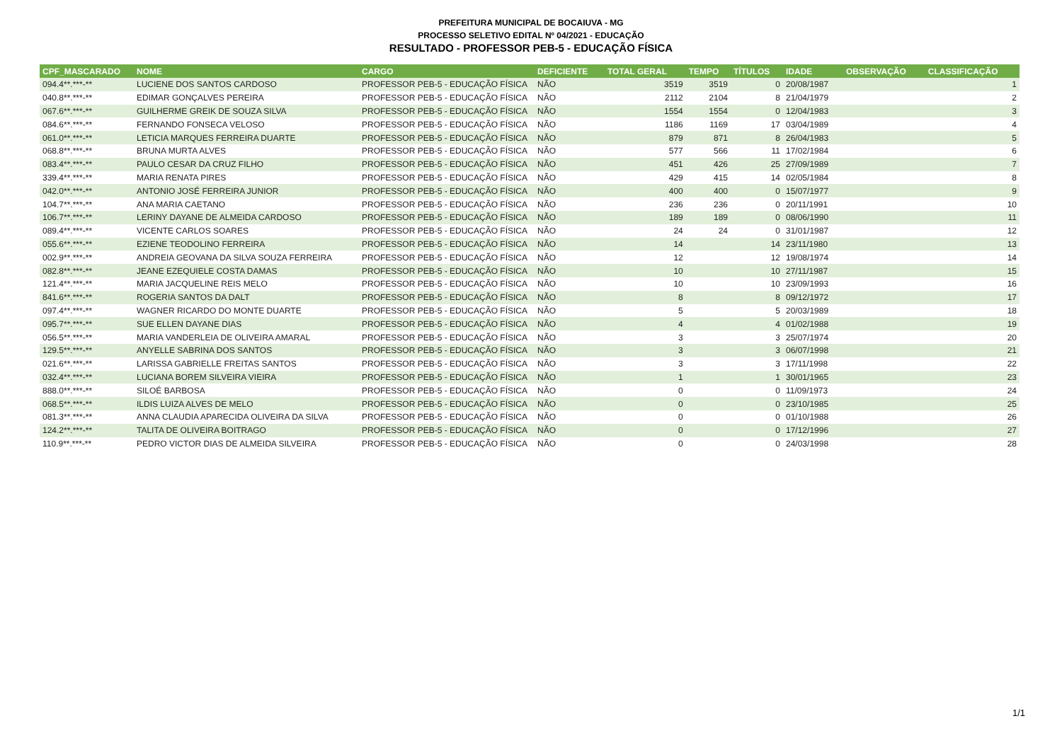PREFEITURA MUNICIPAL DE BOCAIUVA - MG
PROCESSO SELETIVO EDITAL Nº 04/2021 - EDUCAÇÃO
RESULTADO - PROFESSOR PEB-5 - EDUCAÇÃO FÍSICA
| CPF_MASCARADO | NOME | CARGO | DEFICIENTE | TOTAL GERAL | TEMPO | TÍTULOS | IDADE | OBSERVAÇÃO | CLASSIFICAÇÃO |
| --- | --- | --- | --- | --- | --- | --- | --- | --- | --- |
| 094.4**.***-** | LUCIENE DOS SANTOS CARDOSO | PROFESSOR PEB-5 - EDUCAÇÃO FÍSICA | NÃO | 3519 | 3519 | 0 | 20/08/1987 | | 1 |
| 040.8**.***-** | EDIMAR GONÇALVES PEREIRA | PROFESSOR PEB-5 - EDUCAÇÃO FÍSICA | NÃO | 2112 | 2104 | 8 | 21/04/1979 | | 2 |
| 067.6**.***-** | GUILHERME GREIK DE SOUZA SILVA | PROFESSOR PEB-5 - EDUCAÇÃO FÍSICA | NÃO | 1554 | 1554 | 0 | 12/04/1983 | | 3 |
| 084.6**.***-** | FERNANDO FONSECA VELOSO | PROFESSOR PEB-5 - EDUCAÇÃO FÍSICA | NÃO | 1186 | 1169 | 17 | 03/04/1989 | | 4 |
| 061.0**.***-** | LETICIA MARQUES FERREIRA DUARTE | PROFESSOR PEB-5 - EDUCAÇÃO FÍSICA | NÃO | 879 | 871 | 8 | 26/04/1983 | | 5 |
| 068.8**.***-** | BRUNA MURTA ALVES | PROFESSOR PEB-5 - EDUCAÇÃO FÍSICA | NÃO | 577 | 566 | 11 | 17/02/1984 | | 6 |
| 083.4**.***-** | PAULO CESAR DA CRUZ FILHO | PROFESSOR PEB-5 - EDUCAÇÃO FÍSICA | NÃO | 451 | 426 | 25 | 27/09/1989 | | 7 |
| 339.4**.***-** | MARIA RENATA PIRES | PROFESSOR PEB-5 - EDUCAÇÃO FÍSICA | NÃO | 429 | 415 | 14 | 02/05/1984 | | 8 |
| 042.0**.***-** | ANTONIO JOSÉ FERREIRA JUNIOR | PROFESSOR PEB-5 - EDUCAÇÃO FÍSICA | NÃO | 400 | 400 | 0 | 15/07/1977 | | 9 |
| 104.7**.***-** | ANA MARIA CAETANO | PROFESSOR PEB-5 - EDUCAÇÃO FÍSICA | NÃO | 236 | 236 | 0 | 20/11/1991 | | 10 |
| 106.7**.***-** | LERINY DAYANE DE ALMEIDA CARDOSO | PROFESSOR PEB-5 - EDUCAÇÃO FÍSICA | NÃO | 189 | 189 | 0 | 08/06/1990 | | 11 |
| 089.4**.***-** | VICENTE CARLOS SOARES | PROFESSOR PEB-5 - EDUCAÇÃO FÍSICA | NÃO | 24 | 24 | 0 | 31/01/1987 | | 12 |
| 055.6**.***-** | EZIENE TEODOLINO FERREIRA | PROFESSOR PEB-5 - EDUCAÇÃO FÍSICA | NÃO | 14 | | 14 | 23/11/1980 | | 13 |
| 002.9**.***-** | ANDREIA GEOVANA DA SILVA SOUZA FERREIRA | PROFESSOR PEB-5 - EDUCAÇÃO FÍSICA | NÃO | 12 | | 12 | 19/08/1974 | | 14 |
| 082.8**.***-** | JEANE EZEQUIELE COSTA DAMAS | PROFESSOR PEB-5 - EDUCAÇÃO FÍSICA | NÃO | 10 | | 10 | 27/11/1987 | | 15 |
| 121.4**.***-** | MARIA JACQUELINE REIS MELO | PROFESSOR PEB-5 - EDUCAÇÃO FÍSICA | NÃO | 10 | | 10 | 23/09/1993 | | 16 |
| 841.6**.***-** | ROGERIA SANTOS DA DALT | PROFESSOR PEB-5 - EDUCAÇÃO FÍSICA | NÃO | 8 | | 8 | 09/12/1972 | | 17 |
| 097.4**.***-** | WAGNER RICARDO DO MONTE DUARTE | PROFESSOR PEB-5 - EDUCAÇÃO FÍSICA | NÃO | 5 | | 5 | 20/03/1989 | | 18 |
| 095.7**.***-** | SUE ELLEN DAYANE DIAS | PROFESSOR PEB-5 - EDUCAÇÃO FÍSICA | NÃO | 4 | | 4 | 01/02/1988 | | 19 |
| 056.5**.***-** | MARIA VANDERLEIA DE OLIVEIRA AMARAL | PROFESSOR PEB-5 - EDUCAÇÃO FÍSICA | NÃO | 3 | | 3 | 25/07/1974 | | 20 |
| 129.5**.***-** | ANYELLE SABRINA DOS SANTOS | PROFESSOR PEB-5 - EDUCAÇÃO FÍSICA | NÃO | 3 | | 3 | 06/07/1998 | | 21 |
| 021.6**.***-** | LARISSA GABRIELLE FREITAS SANTOS | PROFESSOR PEB-5 - EDUCAÇÃO FÍSICA | NÃO | 3 | | 3 | 17/11/1998 | | 22 |
| 032.4**.***-** | LUCIANA BOREM SILVEIRA VIEIRA | PROFESSOR PEB-5 - EDUCAÇÃO FÍSICA | NÃO | 1 | | 1 | 30/01/1965 | | 23 |
| 888.0**.***-** | SILOÉ BARBOSA | PROFESSOR PEB-5 - EDUCAÇÃO FÍSICA | NÃO | 0 | | 0 | 11/09/1973 | | 24 |
| 068.5**.***-** | ILDIS LUIZA ALVES DE MELO | PROFESSOR PEB-5 - EDUCAÇÃO FÍSICA | NÃO | 0 | | 0 | 23/10/1985 | | 25 |
| 081.3**.***-** | ANNA CLAUDIA APARECIDA OLIVEIRA DA SILVA | PROFESSOR PEB-5 - EDUCAÇÃO FÍSICA | NÃO | 0 | | 0 | 01/10/1988 | | 26 |
| 124.2**.***-** | TALITA DE OLIVEIRA BOITRAGO | PROFESSOR PEB-5 - EDUCAÇÃO FÍSICA | NÃO | 0 | | 0 | 17/12/1996 | | 27 |
| 110.9**.***-** | PEDRO VICTOR DIAS DE ALMEIDA SILVEIRA | PROFESSOR PEB-5 - EDUCAÇÃO FÍSICA | NÃO | 0 | | 0 | 24/03/1998 | | 28 |
1/1